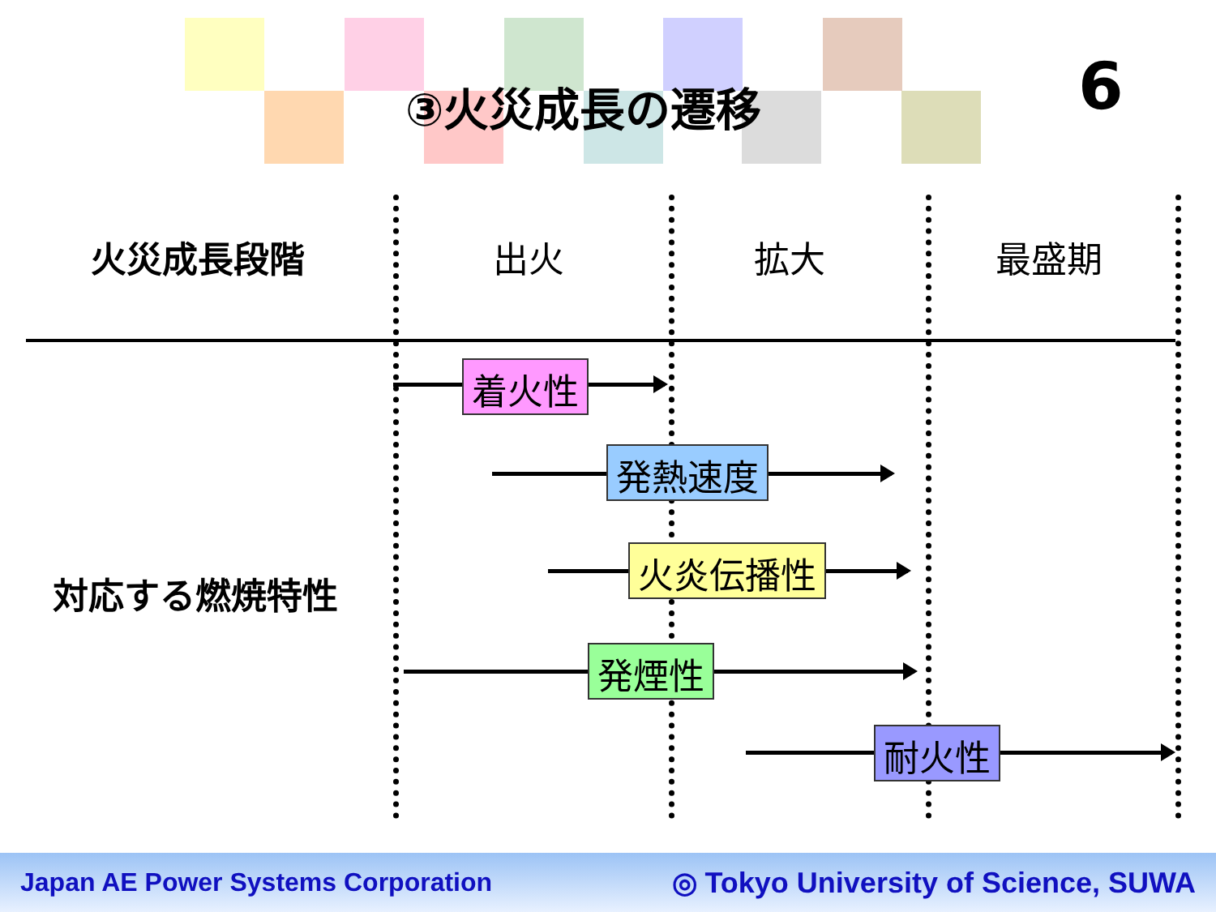③火災成長の遷移 6
火災成長段階 出火 拡大 最盛期
対応する燃焼特性
着火性
発熱速度
火炎伝播性
発煙性
耐火性
Japan AE Power Systems Corporation ◎ Tokyo University of Science, SUWA